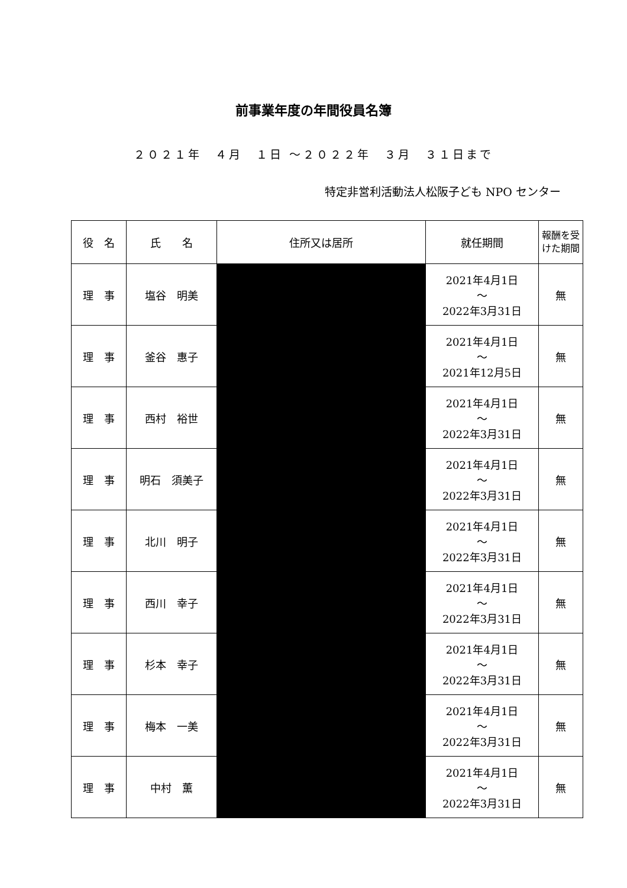前事業年度の年間役員名簿
２０２１年　４月　１日 ～２０２２年　３月　３１日まで
特定非営利活動法人松阪子ども NPO センター
| 役 名 | 氏 名 | 住所又は居所 | 就任期間 | 報酬を受けた期間 |
| --- | --- | --- | --- | --- |
| 理 事 | 塩谷 明美 | | 2021年4月1日 ～ 2022年3月31日 | 無 |
| 理 事 | 釜谷 惠子 | | 2021年4月1日 ～ 2021年12月5日 | 無 |
| 理 事 | 西村 裕世 | | 2021年4月1日 ～ 2022年3月31日 | 無 |
| 理 事 | 明石 須美子 | | 2021年4月1日 ～ 2022年3月31日 | 無 |
| 理 事 | 北川 明子 | | 2021年4月1日 ～ 2022年3月31日 | 無 |
| 理 事 | 西川 幸子 | | 2021年4月1日 ～ 2022年3月31日 | 無 |
| 理 事 | 杉本 幸子 | | 2021年4月1日 ～ 2022年3月31日 | 無 |
| 理 事 | 梅本 一美 | | 2021年4月1日 ～ 2022年3月31日 | 無 |
| 理 事 | 中村 薫 | | 2021年4月1日 ～ 2022年3月31日 | 無 |